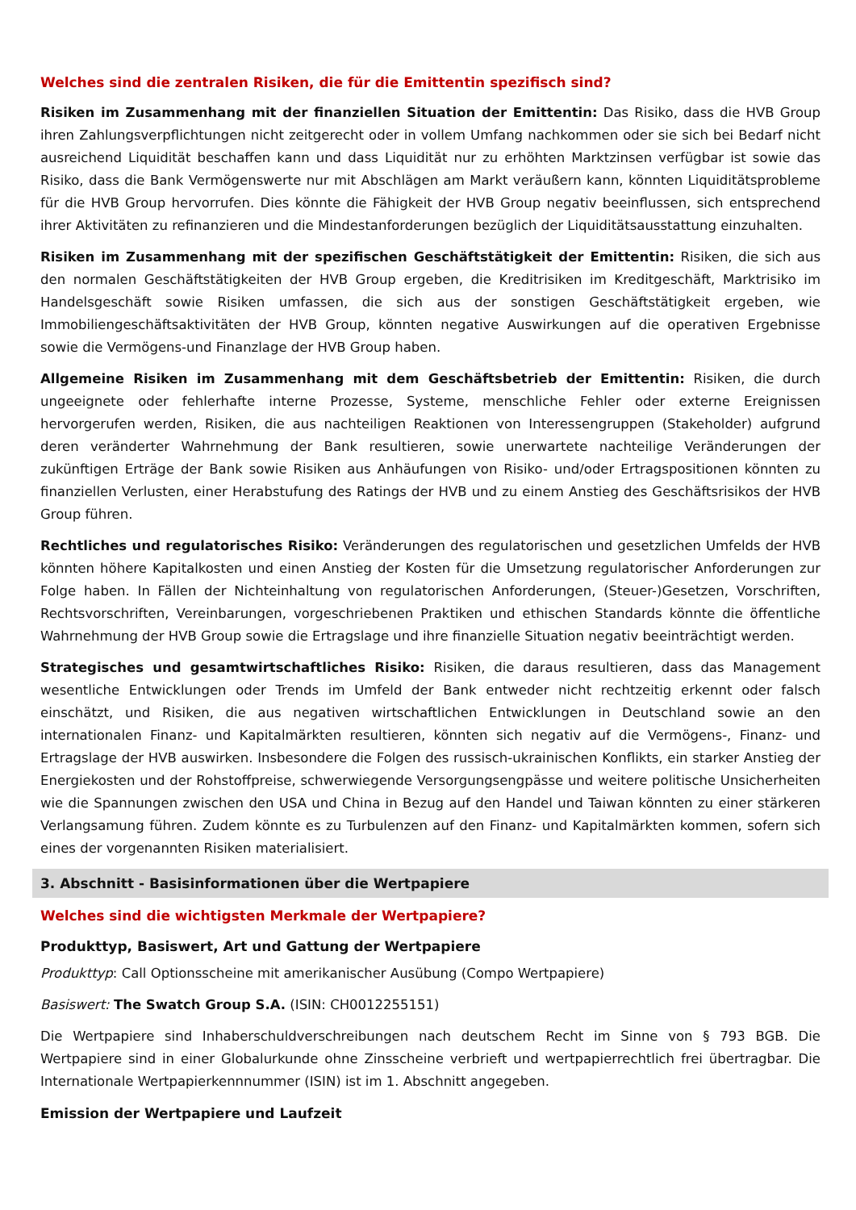Welches sind die zentralen Risiken, die für die Emittentin spezifisch sind?
Risiken im Zusammenhang mit der finanziellen Situation der Emittentin: Das Risiko, dass die HVB Group ihren Zahlungsverpflichtungen nicht zeitgerecht oder in vollem Umfang nachkommen oder sie sich bei Bedarf nicht ausreichend Liquidität beschaffen kann und dass Liquidität nur zu erhöhten Marktzinsen verfügbar ist sowie das Risiko, dass die Bank Vermögenswerte nur mit Abschlägen am Markt veräußern kann, könnten Liquiditätsprobleme für die HVB Group hervorrufen. Dies könnte die Fähigkeit der HVB Group negativ beeinflussen, sich entsprechend ihrer Aktivitäten zu refinanzieren und die Mindestanforderungen bezüglich der Liquiditätsausstattung einzuhalten.
Risiken im Zusammenhang mit der spezifischen Geschäftstätigkeit der Emittentin: Risiken, die sich aus den normalen Geschäftstätigkeiten der HVB Group ergeben, die Kreditrisiken im Kreditgeschäft, Marktrisiko im Handelsgeschäft sowie Risiken umfassen, die sich aus der sonstigen Geschäftstätigkeit ergeben, wie Immobiliengeschäftsaktivitäten der HVB Group, könnten negative Auswirkungen auf die operativen Ergebnisse sowie die Vermögens-und Finanzlage der HVB Group haben.
Allgemeine Risiken im Zusammenhang mit dem Geschäftsbetrieb der Emittentin: Risiken, die durch ungeeignete oder fehlerhafte interne Prozesse, Systeme, menschliche Fehler oder externe Ereignissen hervorgerufen werden, Risiken, die aus nachteiligen Reaktionen von Interessengruppen (Stakeholder) aufgrund deren veränderter Wahrnehmung der Bank resultieren, sowie unerwartete nachteilige Veränderungen der zukünftigen Erträge der Bank sowie Risiken aus Anhäufungen von Risiko- und/oder Ertragspositionen könnten zu finanziellen Verlusten, einer Herabstufung des Ratings der HVB und zu einem Anstieg des Geschäftsrisikos der HVB Group führen.
Rechtliches und regulatorisches Risiko: Veränderungen des regulatorischen und gesetzlichen Umfelds der HVB könnten höhere Kapitalkosten und einen Anstieg der Kosten für die Umsetzung regulatorischer Anforderungen zur Folge haben. In Fällen der Nichteinhaltung von regulatorischen Anforderungen, (Steuer-)Gesetzen, Vorschriften, Rechtsvorschriften, Vereinbarungen, vorgeschriebenen Praktiken und ethischen Standards könnte die öffentliche Wahrnehmung der HVB Group sowie die Ertragslage und ihre finanzielle Situation negativ beeinträchtigt werden.
Strategisches und gesamtwirtschaftliches Risiko: Risiken, die daraus resultieren, dass das Management wesentliche Entwicklungen oder Trends im Umfeld der Bank entweder nicht rechtzeitig erkennt oder falsch einschätzt, und Risiken, die aus negativen wirtschaftlichen Entwicklungen in Deutschland sowie an den internationalen Finanz- und Kapitalmärkten resultieren, könnten sich negativ auf die Vermögens-, Finanz- und Ertragslage der HVB auswirken. Insbesondere die Folgen des russisch-ukrainischen Konflikts, ein starker Anstieg der Energiekosten und der Rohstoffpreise, schwerwiegende Versorgungsengpässe und weitere politische Unsicherheiten wie die Spannungen zwischen den USA und China in Bezug auf den Handel und Taiwan könnten zu einer stärkeren Verlangsamung führen. Zudem könnte es zu Turbulenzen auf den Finanz- und Kapitalmärkten kommen, sofern sich eines der vorgenannten Risiken materialisiert.
3. Abschnitt - Basisinformationen über die Wertpapiere
Welches sind die wichtigsten Merkmale der Wertpapiere?
Produkttyp, Basiswert, Art und Gattung der Wertpapiere
Produkttyp: Call Optionsscheine mit amerikanischer Ausübung (Compo Wertpapiere)
Basiswert: The Swatch Group S.A. (ISIN: CH0012255151)
Die Wertpapiere sind Inhaberschuldverschreibungen nach deutschem Recht im Sinne von § 793 BGB. Die Wertpapiere sind in einer Globalurkunde ohne Zinsscheine verbrieft und wertpapierrechtlich frei übertragbar. Die Internationale Wertpapierkennnummer (ISIN) ist im 1. Abschnitt angegeben.
Emission der Wertpapiere und Laufzeit